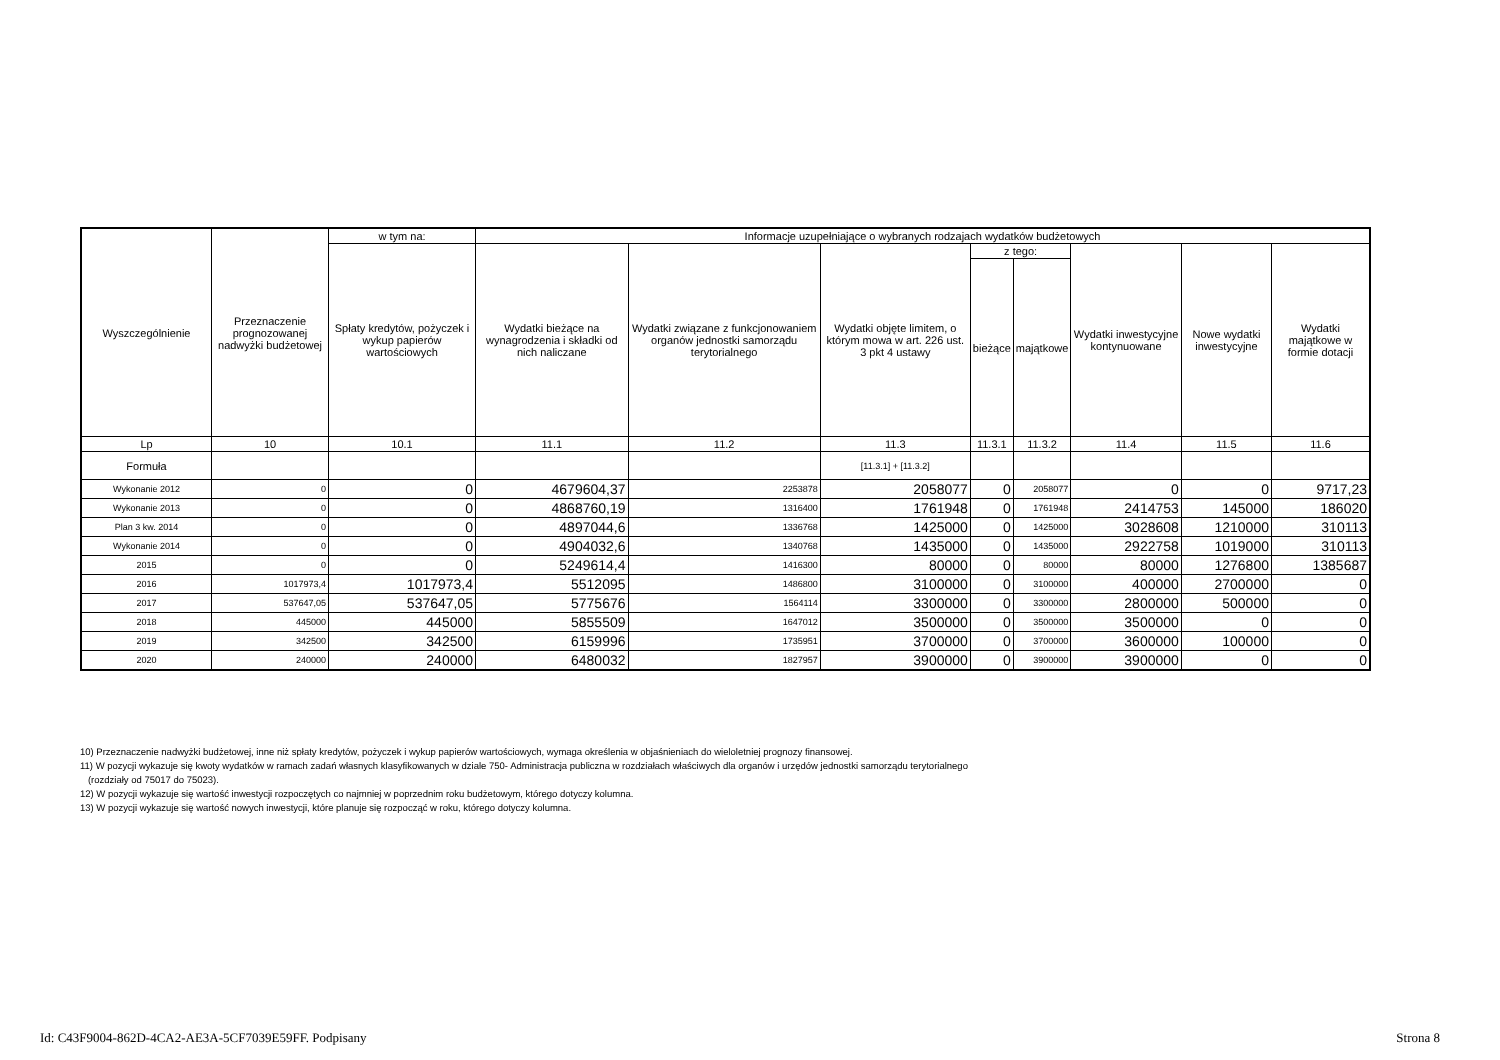| Wyszczególnienie | Przeznaczenie prognozowanej nadwyżki budżetowej | w tym na: | Informacje uzupełniające o wybranych rodzajach wydatków budżetowych | | | | | | | |
| --- | --- | --- | --- | --- | --- | --- | --- | --- | --- | --- |
| | | Spłaty kredytów, pożyczek i wykup papierów wartościowych | Wydatki bieżące na wynagrodzenia i składki od nich naliczane | Wydatki związane z funkcjonowaniem organów jednostki samorządu terytorialnego | Wydatki objęte limitem, o którym mowa w art. 226 ust. 3 pkt 4 ustawy | z tego: | | Wydatki inwestycyjne kontynuowane | Nowe wydatki inwestycyjne | Wydatki majątkowe w formie dotacji |
| | | | | | | bieżące | majątkowe | | | |
| Lp | 10 | 10.1 | 11.1 | 11.2 | 11.3 | 11.3.1 | 11.3.2 | 11.4 | 11.5 | 11.6 |
| Formuła | | | | | [11.3.1] + [11.3.2] | | | | | |
| Wykonanie 2012 | 0 | 0 | 4679604,37 | 2253878 | 2058077 | 0 | 2058077 | 0 | 0 | 9717,23 |
| Wykonanie 2013 | 0 | 0 | 4868760,19 | 1316400 | 1761948 | 0 | 1761948 | 2414753 | 145000 | 186020 |
| Plan 3 kw. 2014 | 0 | 0 | 4897044,6 | 1336768 | 1425000 | 0 | 1425000 | 3028608 | 1210000 | 310113 |
| Wykonanie 2014 | 0 | 0 | 4904032,6 | 1340768 | 1435000 | 0 | 1435000 | 2922758 | 1019000 | 310113 |
| 2015 | 0 | 0 | 5249614,4 | 1416300 | 80000 | 0 | 80000 | 80000 | 1276800 | 1385687 |
| 2016 | 1017973,4 | 1017973,4 | 5512095 | 1486800 | 3100000 | 0 | 3100000 | 400000 | 2700000 | 0 |
| 2017 | 537647,05 | 537647,05 | 5775676 | 1564114 | 3300000 | 0 | 3300000 | 2800000 | 500000 | 0 |
| 2018 | 445000 | 445000 | 5855509 | 1647012 | 3500000 | 0 | 3500000 | 3500000 | 0 | 0 |
| 2019 | 342500 | 342500 | 6159996 | 1735951 | 3700000 | 0 | 3700000 | 3600000 | 100000 | 0 |
| 2020 | 240000 | 240000 | 6480032 | 1827957 | 3900000 | 0 | 3900000 | 3900000 | 0 | 0 |
10) Przeznaczenie nadwyżki budżetowej, inne niż spłaty kredytów, pożyczek i wykup papierów wartościowych, wymaga określenia w objaśnieniach do wieloletniej prognozy finansowej.
11) W pozycji wykazuje się kwoty wydatków w ramach zadań własnych klasyfikowanych w dziale 750- Administracja publiczna w rozdziałach właściwych dla organów i urzędów jednostki samorządu terytorialnego
(rozdziały od 75017 do 75023).
12) W pozycji wykazuje się wartość inwestycji rozpoczętych co najmniej w poprzednim roku budżetowym, którego dotyczy kolumna.
13) W pozycji wykazuje się wartość nowych inwestycji, które planuje się rozpocząć w roku, którego dotyczy kolumna.
Id: C43F9004-862D-4CA2-AE3A-5CF7039E59FF. Podpisany Strona 8